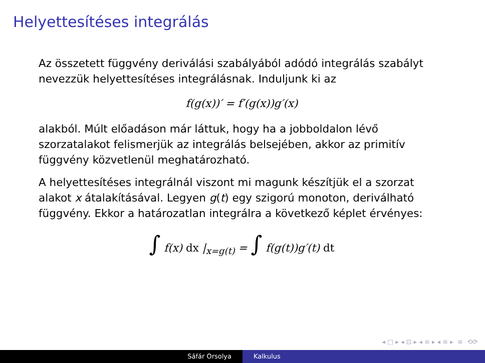Helyettesítéses integrálás
Az összetett függvény deriválási szabályából adódó integrálás szabályt nevezzük helyettesítéses integrálásnak. Induljunk ki az
f(g(x))′ = f′(g(x))g′(x)
alakból. Múlt előadáson már láttuk, hogy ha a jobboldalon lévő szorzatalakot felismerjük az integrálás belsejében, akkor az primitív függvény közvetlenül meghatározható.
A helyettesítéses integrálnál viszont mi magunk készítjük el a szorzat alakot x átalakításával. Legyen g(t) egy szigorú monoton, deriválható függvény. Ekkor a határozatlan integrálra a következő képlet érvényes:
∫ f(x) dx |<sub>x=g(t)</sub> = ∫ f(g(t))g′(t) dt
◂ □ ▸ ◂ ⊡ ▸ ◂ ≡ ▸ ◂ ≡ ▸ ≡ ⟲⟳
Sáfár Orsolya Kalkulus